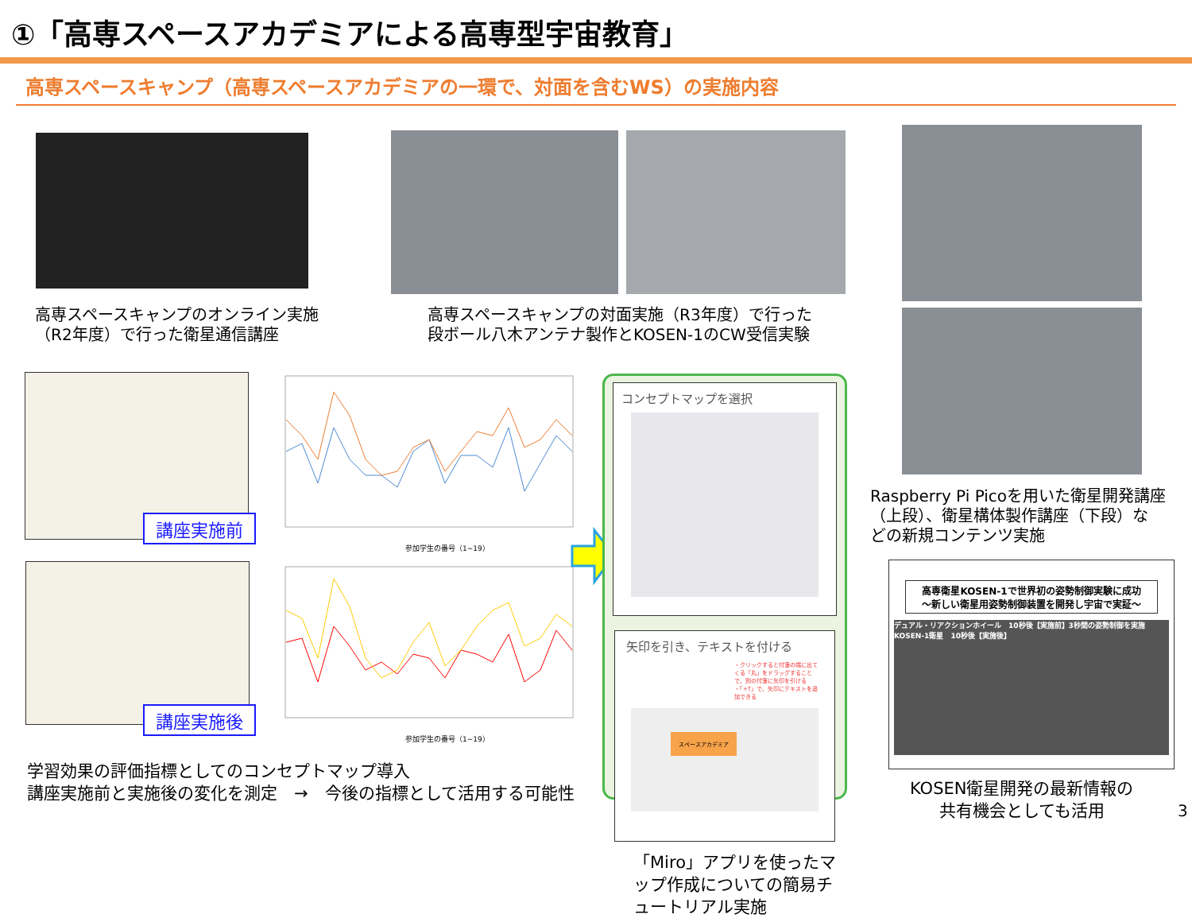①「高専スペースアカデミアによる高専型宇宙教育」
高専スペースキャンプ（高専スペースアカデミアの一環で、対面を含むWS）の実施内容
高専スペースキャンプのオンライン実施
（R2年度）で行った衛星通信講座
高専スペースキャンプの対面実施（R3年度）で行った
段ボール八木アンテナ製作とKOSEN-1のCW受信実験
Raspberry Pi Picoを用いた衛星開発講座
（上段）、衛星構体製作講座（下段）な
どの新規コンテンツ実施
講座実施前
講座実施後
参加学生の番号（1~19）
参加学生の番号（1~19）
学習効果の評価指標としてのコンセプトマップ導入
講座実施前と実施後の変化を測定　→　今後の指標として活用する可能性
コンセプトマップを選択
矢印を引き、テキストを付ける
・クリックすると付箋の端に出てくる「丸」をドラッグすることで、別の付箋に矢印を引ける
・「+T」で、矢印にテキストを追加できる
スペースアカデミア
「Miro」アプリを使ったマップ作成についての簡易チュートリアル実施
高専衛星KOSEN-1で世界初の姿勢制御実験に成功
～新しい衛星用姿勢制御装置を開発し宇宙で実証～
デュアル・リアクションホイール　10秒後【実施前】3秒間の姿勢制御を実施　KOSEN-1衛星　10秒後【実施後】
KOSEN衛星開発の最新情報の
共有機会としても活用
3